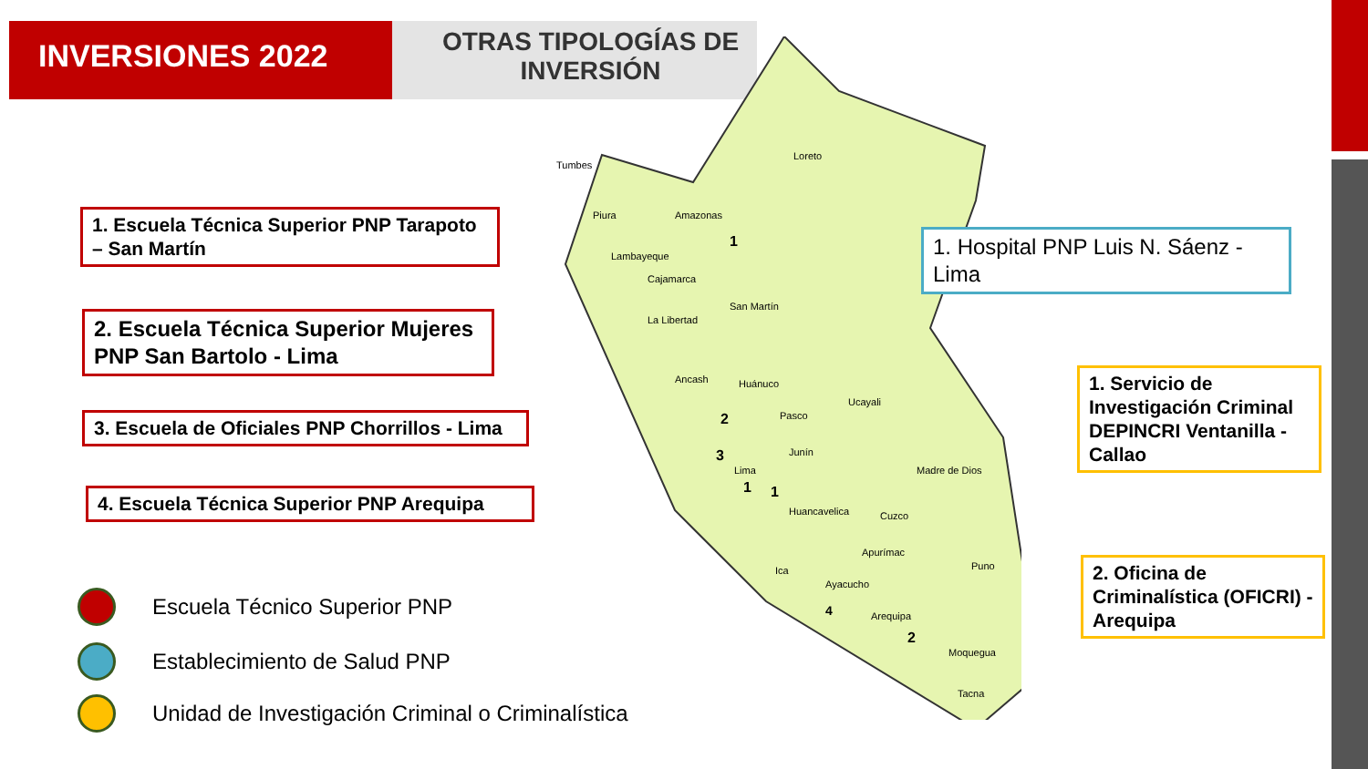INVERSIONES 2022
OTRAS TIPOLOGÍAS DE INVERSIÓN
Loreto
Tumbes
Piura
Amazonas
Lambayeque
Cajamarca
San Martín
La Libertad
Ancash
Huánuco
Ucayali
Pasco
Junín
Lima
Madre de Dios
Huancavelica
Cuzco
Apurímac
Puno
Ica
Ayacucho
Arequipa
Moquegua
Tacna
1
2
3
1
1
4
2
1. Escuela Técnica Superior PNP Tarapoto – San Martín
2. Escuela Técnica Superior Mujeres PNP San Bartolo - Lima
3. Escuela de Oficiales PNP Chorrillos - Lima
4. Escuela Técnica Superior PNP Arequipa
1. Hospital PNP Luis N. Sáenz - Lima
1. Servicio de Investigación Criminal DEPINCRI Ventanilla - Callao
2. Oficina de Criminalística (OFICRI) - Arequipa
Escuela Técnico Superior PNP
Establecimiento de Salud PNP
Unidad de Investigación Criminal o Criminalística